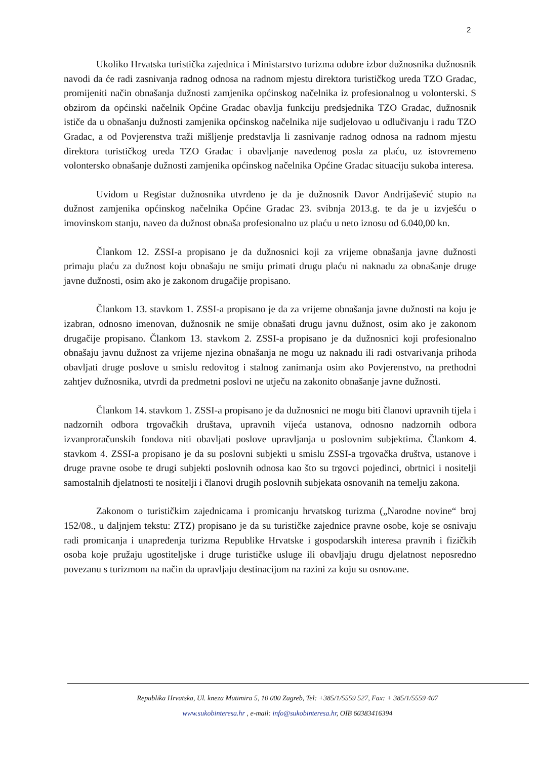2
Ukoliko Hrvatska turistička zajednica i Ministarstvo turizma odobre izbor dužnosnika dužnosnik navodi da će radi zasnivanja radnog odnosa na radnom mjestu direktora turističkog ureda TZO Gradac, promijeniti način obnašanja dužnosti zamjenika općinskog načelnika iz profesionalnog u volonterski. S obzirom da općinski načelnik Općine Gradac obavlja funkciju predsjednika TZO Gradac, dužnosnik ističe da u obnašanju dužnosti zamjenika općinskog načelnika nije sudjelovao u odlučivanju i radu TZO Gradac, a od Povjerenstva traži mišljenje predstavlja li zasnivanje radnog odnosa na radnom mjestu direktora turističkog ureda TZO Gradac i obavljanje navedenog posla za plaću, uz istovremeno volontersko obnašanje dužnosti zamjenika općinskog načelnika Općine Gradac situaciju sukoba interesa.
Uvidom u Registar dužnosnika utvrđeno je da je dužnosnik Davor Andrijašević stupio na dužnost zamjenika općinskog načelnika Općine Gradac 23. svibnja 2013.g. te da je u izvješću o imovinskom stanju, naveo da dužnost obnaša profesionalno uz plaću u neto iznosu od 6.040,00 kn.
Člankom 12. ZSSI-a propisano je da dužnosnici koji za vrijeme obnašanja javne dužnosti primaju plaću za dužnost koju obnašaju ne smiju primati drugu plaću ni naknadu za obnašanje druge javne dužnosti, osim ako je zakonom drugačije propisano.
Člankom 13. stavkom 1. ZSSI-a propisano je da za vrijeme obnašanja javne dužnosti na koju je izabran, odnosno imenovan, dužnosnik ne smije obnašati drugu javnu dužnost, osim ako je zakonom drugačije propisano. Člankom 13. stavkom 2. ZSSI-a propisano je da dužnosnici koji profesionalno obnašaju javnu dužnost za vrijeme njezina obnašanja ne mogu uz naknadu ili radi ostvarivanja prihoda obavljati druge poslove u smislu redovitog i stalnog zanimanja osim ako Povjerenstvo, na prethodni zahtjev dužnosnika, utvrdi da predmetni poslovi ne utječu na zakonito obnašanje javne dužnosti.
Člankom 14. stavkom 1. ZSSI-a propisano je da dužnosnici ne mogu biti članovi upravnih tijela i nadzornih odbora trgovačkih društava, upravnih vijeća ustanova, odnosno nadzornih odbora izvanproračunskih fondova niti obavljati poslove upravljanja u poslovnim subjektima. Člankom 4. stavkom 4. ZSSI-a propisano je da su poslovni subjekti u smislu ZSSI-a trgovačka društva, ustanove i druge pravne osobe te drugi subjekti poslovnih odnosa kao što su trgovci pojedinci, obrtnici i nositelji samostalnih djelatnosti te nositelji i članovi drugih poslovnih subjekata osnovanih na temelju zakona.
Zakonom o turističkim zajednicama i promicanju hrvatskog turizma („Narodne novine“ broj 152/08., u daljnjem tekstu: ZTZ) propisano je da su turističke zajednice pravne osobe, koje se osnivaju radi promicanja i unapređenja turizma Republike Hrvatske i gospodarskih interesa pravnih i fizičkih osoba koje pružaju ugostiteljske i druge turističke usluge ili obavljaju drugu djelatnost neposredno povezanu s turizmom na način da upravljaju destinacijom na razini za koju su osnovane.
Republika Hrvatska, Ul. kneza Mutimira 5, 10 000 Zagreb, Tel: +385/1/5559 527, Fax: + 385/1/5559 407
www.sukobinteresa.hr , e-mail: info@sukobinteresa.hr, OIB 60383416394